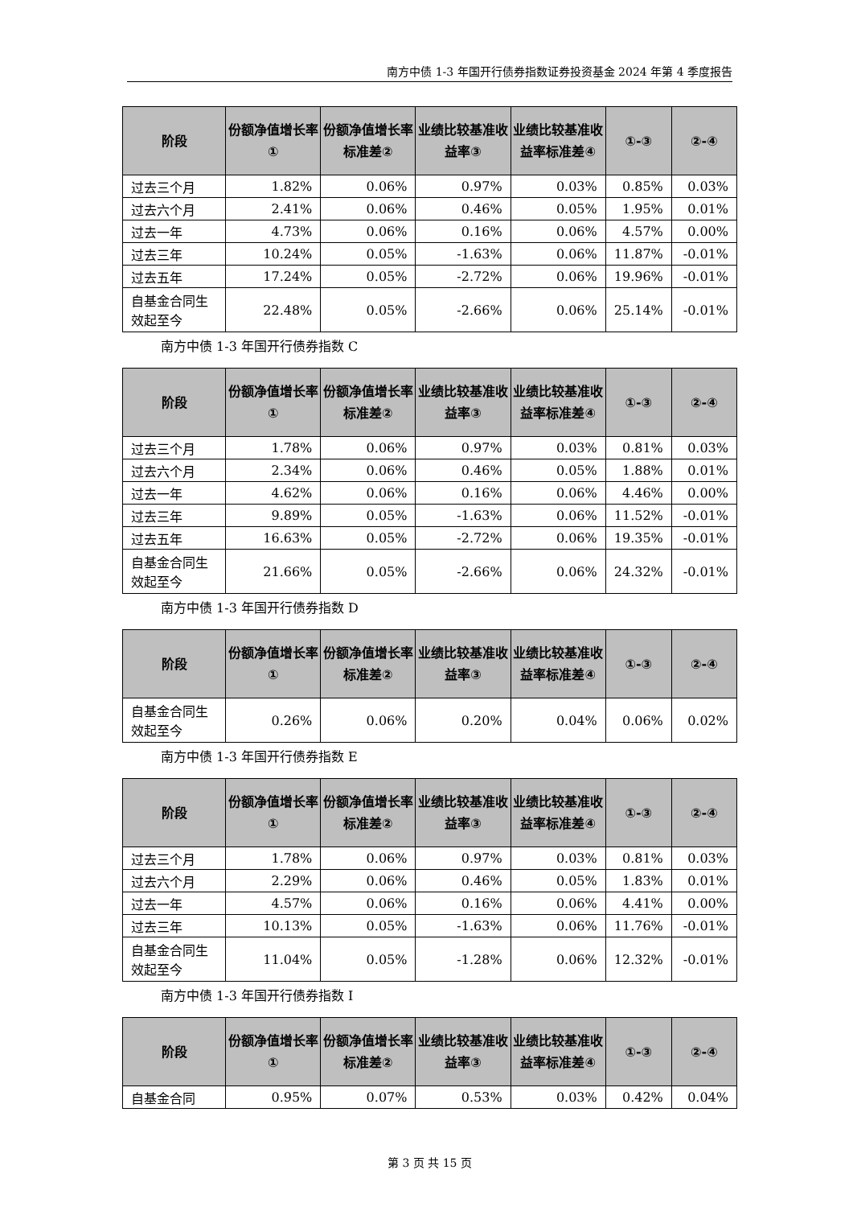南方中债 1-3 年国开行债券指数证券投资基金 2024 年第 4 季度报告
| 阶段 | 份额净值增长率① | 份额净值增长率标准差② | 业绩比较基准收益率③ | 业绩比较基准收益率标准差④ | ①-③ | ②-④ |
| --- | --- | --- | --- | --- | --- | --- |
| 过去三个月 | 1.82% | 0.06% | 0.97% | 0.03% | 0.85% | 0.03% |
| 过去六个月 | 2.41% | 0.06% | 0.46% | 0.05% | 1.95% | 0.01% |
| 过去一年 | 4.73% | 0.06% | 0.16% | 0.06% | 4.57% | 0.00% |
| 过去三年 | 10.24% | 0.05% | -1.63% | 0.06% | 11.87% | -0.01% |
| 过去五年 | 17.24% | 0.05% | -2.72% | 0.06% | 19.96% | -0.01% |
| 自基金合同生效起至今 | 22.48% | 0.05% | -2.66% | 0.06% | 25.14% | -0.01% |
南方中债 1-3 年国开行债券指数 C
| 阶段 | 份额净值增长率① | 份额净值增长率标准差② | 业绩比较基准收益率③ | 业绩比较基准收益率标准差④ | ①-③ | ②-④ |
| --- | --- | --- | --- | --- | --- | --- |
| 过去三个月 | 1.78% | 0.06% | 0.97% | 0.03% | 0.81% | 0.03% |
| 过去六个月 | 2.34% | 0.06% | 0.46% | 0.05% | 1.88% | 0.01% |
| 过去一年 | 4.62% | 0.06% | 0.16% | 0.06% | 4.46% | 0.00% |
| 过去三年 | 9.89% | 0.05% | -1.63% | 0.06% | 11.52% | -0.01% |
| 过去五年 | 16.63% | 0.05% | -2.72% | 0.06% | 19.35% | -0.01% |
| 自基金合同生效起至今 | 21.66% | 0.05% | -2.66% | 0.06% | 24.32% | -0.01% |
南方中债 1-3 年国开行债券指数 D
| 阶段 | 份额净值增长率① | 份额净值增长率标准差② | 业绩比较基准收益率③ | 业绩比较基准收益率标准差④ | ①-③ | ②-④ |
| --- | --- | --- | --- | --- | --- | --- |
| 自基金合同生效起至今 | 0.26% | 0.06% | 0.20% | 0.04% | 0.06% | 0.02% |
南方中债 1-3 年国开行债券指数 E
| 阶段 | 份额净值增长率① | 份额净值增长率标准差② | 业绩比较基准收益率③ | 业绩比较基准收益率标准差④ | ①-③ | ②-④ |
| --- | --- | --- | --- | --- | --- | --- |
| 过去三个月 | 1.78% | 0.06% | 0.97% | 0.03% | 0.81% | 0.03% |
| 过去六个月 | 2.29% | 0.06% | 0.46% | 0.05% | 1.83% | 0.01% |
| 过去一年 | 4.57% | 0.06% | 0.16% | 0.06% | 4.41% | 0.00% |
| 过去三年 | 10.13% | 0.05% | -1.63% | 0.06% | 11.76% | -0.01% |
| 自基金合同生效起至今 | 11.04% | 0.05% | -1.28% | 0.06% | 12.32% | -0.01% |
南方中债 1-3 年国开行债券指数 I
| 阶段 | 份额净值增长率① | 份额净值增长率标准差② | 业绩比较基准收益率③ | 业绩比较基准收益率标准差④ | ①-③ | ②-④ |
| --- | --- | --- | --- | --- | --- | --- |
| 自基金合同 | 0.95% | 0.07% | 0.53% | 0.03% | 0.42% | 0.04% |
第 3 页 共 15 页